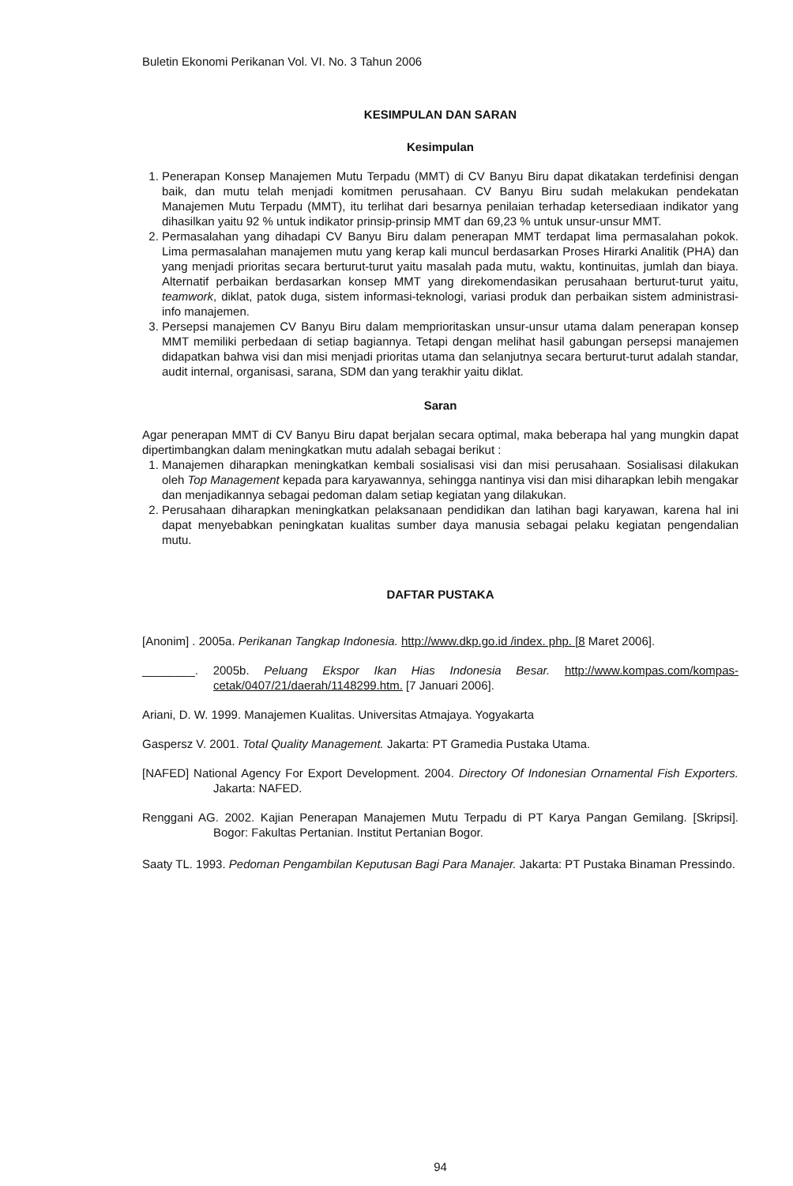Buletin Ekonomi Perikanan Vol. VI. No. 3 Tahun 2006
KESIMPULAN DAN SARAN
Kesimpulan
1. Penerapan Konsep Manajemen Mutu Terpadu (MMT) di CV Banyu Biru dapat dikatakan terdefinisi dengan baik, dan mutu telah menjadi komitmen perusahaan. CV Banyu Biru sudah melakukan pendekatan Manajemen Mutu Terpadu (MMT), itu terlihat dari besarnya penilaian terhadap ketersediaan indikator yang dihasilkan yaitu 92 % untuk indikator prinsip-prinsip MMT dan 69,23 % untuk unsur-unsur MMT.
2. Permasalahan yang dihadapi CV Banyu Biru dalam penerapan MMT terdapat lima permasalahan pokok. Lima permasalahan manajemen mutu yang kerap kali muncul berdasarkan Proses Hirarki Analitik (PHA) dan yang menjadi prioritas secara berturut-turut yaitu masalah pada mutu, waktu, kontinuitas, jumlah dan biaya. Alternatif perbaikan berdasarkan konsep MMT yang direkomendasikan perusahaan berturut-turut yaitu, teamwork, diklat, patok duga, sistem informasi-teknologi, variasi produk dan perbaikan sistem administrasi-info manajemen.
3. Persepsi manajemen CV Banyu Biru dalam memprioritaskan unsur-unsur utama dalam penerapan konsep MMT memiliki perbedaan di setiap bagiannya. Tetapi dengan melihat hasil gabungan persepsi manajemen didapatkan bahwa visi dan misi menjadi prioritas utama dan selanjutnya secara berturut-turut adalah standar, audit internal, organisasi, sarana, SDM dan yang terakhir yaitu diklat.
Saran
Agar penerapan MMT di CV Banyu Biru dapat berjalan secara optimal, maka beberapa hal yang mungkin dapat dipertimbangkan dalam meningkatkan mutu adalah sebagai berikut :
1. Manajemen diharapkan meningkatkan kembali sosialisasi visi dan misi perusahaan. Sosialisasi dilakukan oleh Top Management kepada para karyawannya, sehingga nantinya visi dan misi diharapkan lebih mengakar dan menjadikannya sebagai pedoman dalam setiap kegiatan yang dilakukan.
2. Perusahaan diharapkan meningkatkan pelaksanaan pendidikan dan latihan bagi karyawan, karena hal ini dapat menyebabkan peningkatan kualitas sumber daya manusia sebagai pelaku kegiatan pengendalian mutu.
DAFTAR PUSTAKA
[Anonim] . 2005a. Perikanan Tangkap Indonesia. http://www.dkp.go.id /index. php. [8 Maret 2006].
________. 2005b. Peluang Ekspor Ikan Hias Indonesia Besar. http://www.kompas.com/kompas-cetak/0407/21/daerah/1148299.htm. [7 Januari 2006].
Ariani, D. W. 1999. Manajemen Kualitas. Universitas Atmajaya. Yogyakarta
Gaspersz V. 2001. Total Quality Management. Jakarta: PT Gramedia Pustaka Utama.
[NAFED] National Agency For Export Development. 2004. Directory Of Indonesian Ornamental Fish Exporters. Jakarta: NAFED.
Renggani AG. 2002. Kajian Penerapan Manajemen Mutu Terpadu di PT Karya Pangan Gemilang. [Skripsi]. Bogor: Fakultas Pertanian. Institut Pertanian Bogor.
Saaty TL. 1993. Pedoman Pengambilan Keputusan Bagi Para Manajer. Jakarta: PT Pustaka Binaman Pressindo.
94